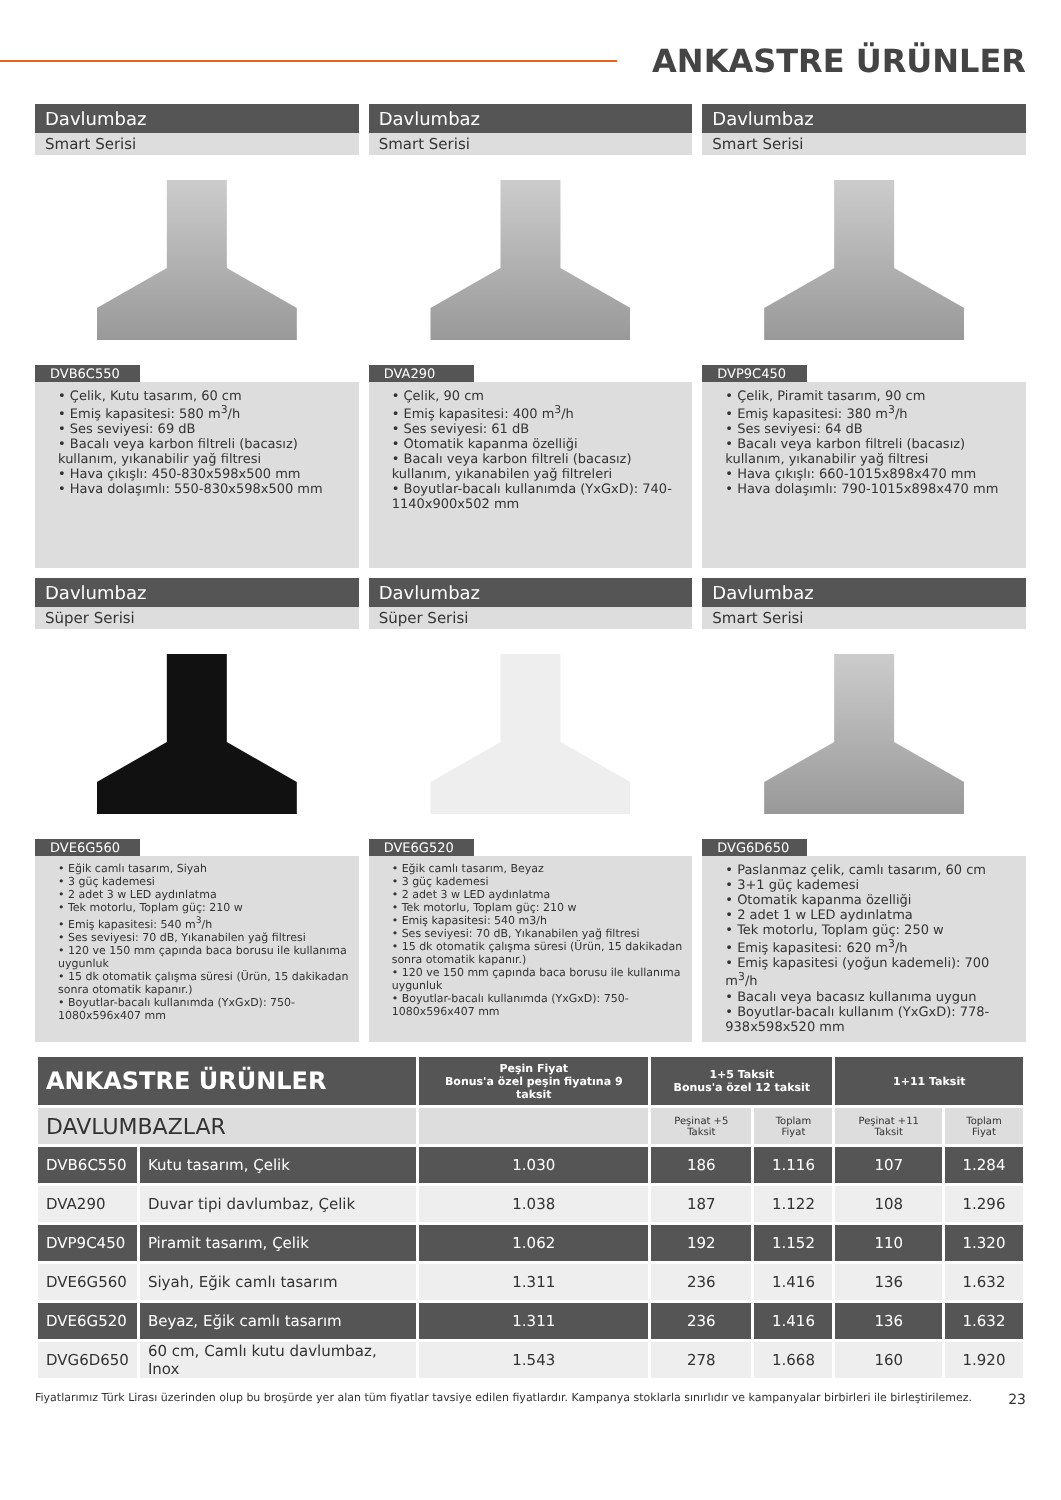ANKASTRE ÜRÜNLER
Davlumbaz
Smart Serisi
DVB6C550
• Çelik, Kutu tasarım, 60 cm
• Emiş kapasitesi: 580 m<sup>3</sup>/h
• Ses seviyesi: 69 dB
• Bacalı veya karbon filtreli (bacasız) kullanım, yıkanabilir yağ filtresi
• Hava çıkışlı: 450-830x598x500 mm
• Hava dolaşımlı: 550-830x598x500 mm
Davlumbaz
Smart Serisi
DVA290
• Çelik, 90 cm
• Emiş kapasitesi: 400 m<sup>3</sup>/h
• Ses seviyesi: 61 dB
• Otomatik kapanma özelliği
• Bacalı veya karbon filtreli (bacasız) kullanım, yıkanabilen yağ filtreleri
• Boyutlar-bacalı kullanımda (YxGxD): 740-1140x900x502 mm
Davlumbaz
Smart Serisi
DVP9C450
• Çelik, Piramit tasarım, 90 cm
• Emiş kapasitesi: 380 m<sup>3</sup>/h
• Ses seviyesi: 64 dB
• Bacalı veya karbon filtreli (bacasız) kullanım, yıkanabilir yağ filtresi
• Hava çıkışlı: 660-1015x898x470 mm
• Hava dolaşımlı: 790-1015x898x470 mm
Davlumbaz
Süper Serisi
DVE6G560
• Eğik camlı tasarım, Siyah
• 3 güç kademesi
• 2 adet 3 w LED aydınlatma
• Tek motorlu, Toplam güç: 210 w
• Emiş kapasitesi: 540 m<sup>3</sup>/h
• Ses seviyesi: 70 dB, Yıkanabilen yağ filtresi
• 120 ve 150 mm çapında baca borusu ile kullanıma uygunluk
• 15 dk otomatik çalışma süresi (Ürün, 15 dakikadan sonra otomatik kapanır.)
• Boyutlar-bacalı kullanımda (YxGxD): 750-1080x596x407 mm
Davlumbaz
Süper Serisi
DVE6G520
• Eğik camlı tasarım, Beyaz
• 3 güç kademesi
• 2 adet 3 w LED aydınlatma
• Tek motorlu, Toplam güç: 210 w
• Emiş kapasitesi: 540 m3/h
• Ses seviyesi: 70 dB, Yıkanabilen yağ filtresi
• 15 dk otomatik çalışma süresi (Ürün, 15 dakikadan sonra otomatik kapanır.)
• 120 ve 150 mm çapında baca borusu ile kullanıma uygunluk
• Boyutlar-bacalı kullanımda (YxGxD): 750-1080x596x407 mm
Davlumbaz
Smart Serisi
DVG6D650
• Paslanmaz çelik, camlı tasarım, 60 cm
• 3+1 güç kademesi
• Otomatik kapanma özelliği
• 2 adet 1 w LED aydınlatma
• Tek motorlu, Toplam güç: 250 w
• Emiş kapasitesi: 620 m<sup>3</sup>/h
• Emiş kapasitesi (yoğun kademeli): 700 m<sup>3</sup>/h
• Bacalı veya bacasız kullanıma uygun
• Boyutlar-bacalı kullanım (YxGxD): 778-938x598x520 mm
| ANKASTRE ÜRÜNLER | | Peşin Fiyat Bonus'a özel peşin fiyatına 9 taksit | 1+5 Taksit Bonus'a özel 12 taksit | | 1+11 Taksit | |
| --- | --- | --- | --- | --- | --- | --- |
| DAVLUMBAZLAR | | | Peşinat +5 Taksit | Toplam Fiyat | Peşinat +11 Taksit | Toplam Fiyat |
| DVB6C550 | Kutu tasarım, Çelik | 1.030 | 186 | 1.116 | 107 | 1.284 |
| DVA290 | Duvar tipi davlumbaz, Çelik | 1.038 | 187 | 1.122 | 108 | 1.296 |
| DVP9C450 | Piramit tasarım, Çelik | 1.062 | 192 | 1.152 | 110 | 1.320 |
| DVE6G560 | Siyah, Eğik camlı tasarım | 1.311 | 236 | 1.416 | 136 | 1.632 |
| DVE6G520 | Beyaz, Eğik camlı tasarım | 1.311 | 236 | 1.416 | 136 | 1.632 |
| DVG6D650 | 60 cm, Camlı kutu davlumbaz, Inox | 1.543 | 278 | 1.668 | 160 | 1.920 |
Fiyatlarımız Türk Lirası üzerinden olup bu broşürde yer alan tüm fiyatlar tavsiye edilen fiyatlardır. Kampanya stoklarla sınırlıdır ve kampanyalar birbirleri ile birleştirilemez. 23